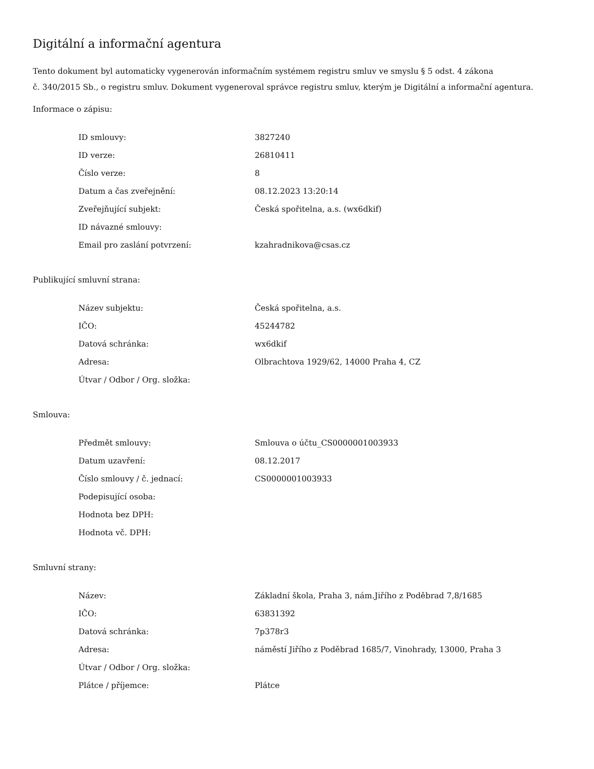Digitální a informační agentura
Tento dokument byl automaticky vygenerován informačním systémem registru smluv ve smyslu § 5 odst. 4 zákona
č. 340/2015 Sb., o registru smluv. Dokument vygeneroval správce registru smluv, kterým je Digitální a informační agentura.
Informace o zápisu:
| ID smlouvy: | 3827240 |
| ID verze: | 26810411 |
| Číslo verze: | 8 |
| Datum a čas zveřejnění: | 08.12.2023 13:20:14 |
| Zveřejňující subjekt: | Česká spořitelna, a.s. (wx6dkif) |
| ID návazné smlouvy: | |
| Email pro zaslání potvrzení: | kzahradnikova@csas.cz |
Publikující smluvní strana:
| Název subjektu: | Česká spořitelna, a.s. |
| IČO: | 45244782 |
| Datová schránka: | wx6dkif |
| Adresa: | Olbrachtova 1929/62, 14000 Praha 4, CZ |
| Útvar / Odbor / Org. složka: | |
Smlouva:
| Předmět smlouvy: | Smlouva o účtu_CS0000001003933 |
| Datum uzavření: | 08.12.2017 |
| Číslo smlouvy / č. jednací: | CS0000001003933 |
| Podepisující osoba: | |
| Hodnota bez DPH: | |
| Hodnota vč. DPH: | |
Smluvní strany:
| Název: | Základní škola, Praha 3, nám.Jiřího z Poděbrad 7,8/1685 |
| IČO: | 63831392 |
| Datová schránka: | 7p378r3 |
| Adresa: | náměstí Jiřího z Poděbrad 1685/7, Vinohrady, 13000, Praha 3 |
| Útvar / Odbor / Org. složka: | |
| Plátce / příjemce: | Plátce |